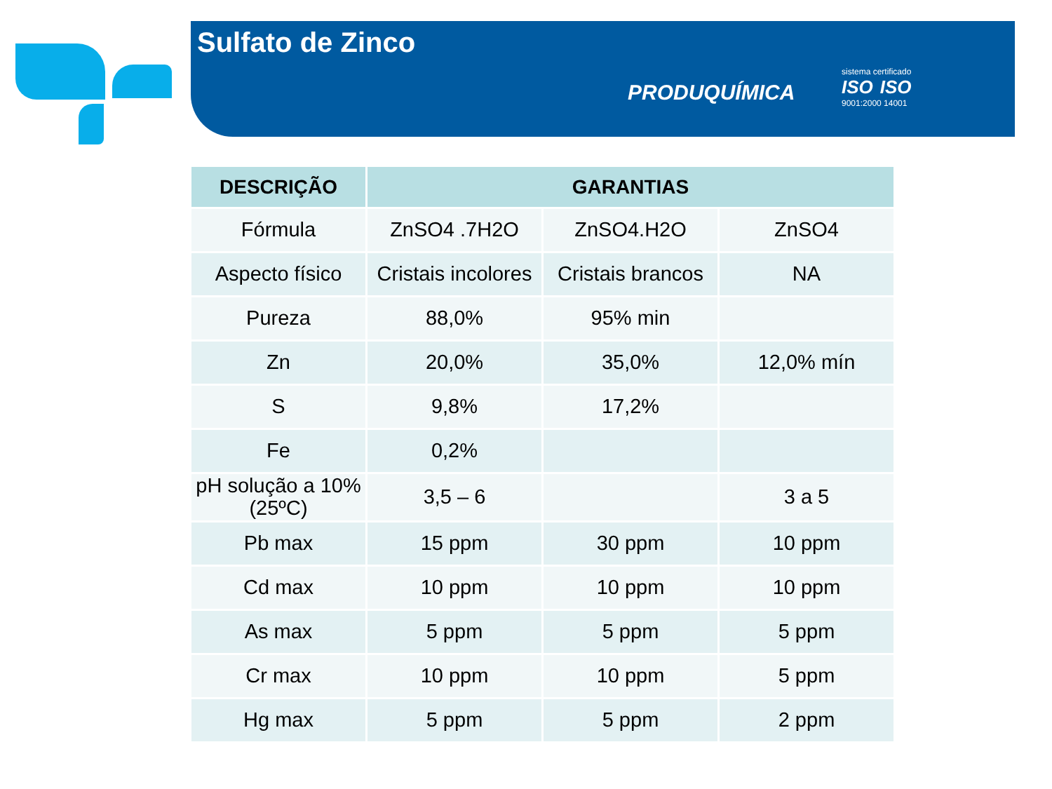Sulfato de Zinco
PRODUQUÍMICA
sistema certificado
ISO ISO
9001:2000 14001
| DESCRIÇÃO | GARANTIAS | | |
| --- | --- | --- | --- |
| Fórmula | ZnSO4 .7H2O | ZnSO4.H2O | ZnSO4 |
| Aspecto físico | Cristais incolores | Cristais brancos | NA |
| Pureza | 88,0% | 95% min | |
| Zn | 20,0% | 35,0% | 12,0% mín |
| S | 9,8% | 17,2% | |
| Fe | 0,2% | | |
| pH solução a 10% (25ºC) | 3,5 – 6 | | 3 a 5 |
| Pb max | 15 ppm | 30 ppm | 10 ppm |
| Cd max | 10 ppm | 10 ppm | 10 ppm |
| As max | 5 ppm | 5 ppm | 5 ppm |
| Cr max | 10 ppm | 10 ppm | 5 ppm |
| Hg max | 5 ppm | 5 ppm | 2 ppm |